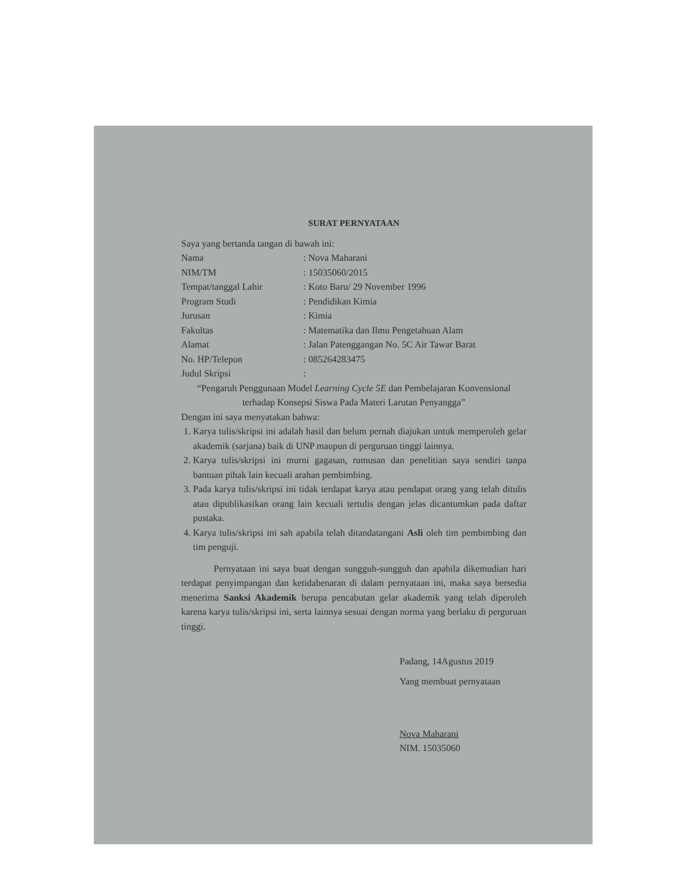SURAT PERNYATAAN
Saya yang bertanda tangan di bawah ini:
Nama: Nova Maharani
NIM/TM: 15035060/2015
Tempat/tanggal Lahir: Koto Baru/ 29 November 1996
Program Studi: Pendidikan Kimia
Jurusan: Kimia
Fakultas: Matematika dan Ilmu Pengetahuan Alam
Alamat: Jalan Patenggangan No. 5C Air Tawar Barat
No. HP/Telepon: 085264283475
Judul Skripsi:
“Pengaruh Penggunaan Model Learning Cycle 5E dan Pembelajaran Konvensional terhadap Konsepsi Siswa Pada Materi Larutan Penyangga”
Dengan ini saya menyatakan bahwa:
1. Karya tulis/skripsi ini adalah hasil dan belum pernah diajukan untuk memperoleh gelar akademik (sarjana) baik di UNP maupun di perguruan tinggi lainnya.
2. Karya tulis/skripsi ini murni gagasan, rumusan dan penelitian saya sendiri tanpa bantuan pihak lain kecuali arahan pembimbing.
3. Pada karya tulis/skripsi ini tidak terdapat karya atau pendapat orang yang telah ditulis atau dipublikasikan orang lain kecuali tertulis dengan jelas dicantumkan pada daftar pustaka.
4. Karya tulis/skripsi ini sah apabila telah ditandatangani Asli oleh tim pembimbing dan tim penguji.
Pernyataan ini saya buat dengan sungguh-sungguh dan apabila dikemudian hari terdapat penyimpangan dan ketidabenaran di dalam pernyataan ini, maka saya bersedia menerima Sanksi Akademik berupa pencabutan gelar akademik yang telah diperoleh karena karya tulis/skripsi ini, serta lainnya sesuai dengan norma yang berlaku di perguruan tinggi.
Padang, 14Agustus 2019
Yang membuat pernyataan
Nova Maharani
NIM. 15035060